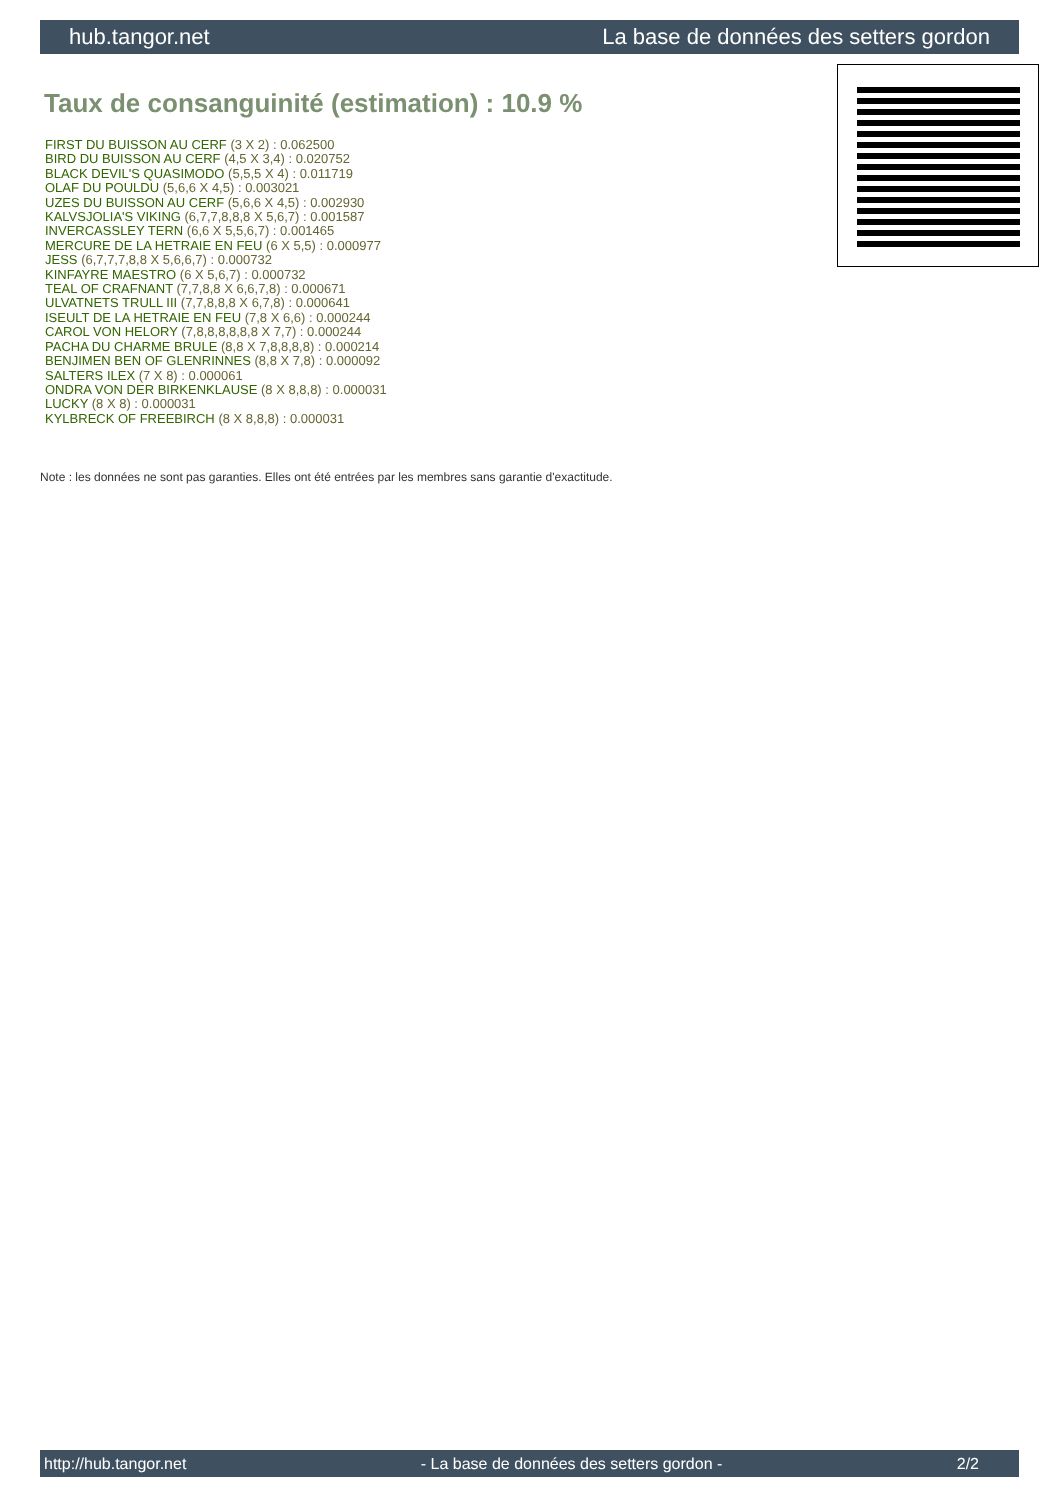hub.tangor.net La base de données des setters gordon
Taux de consanguinité (estimation) : 10.9 %
FIRST DU BUISSON AU CERF (3 X 2) : 0.062500
BIRD DU BUISSON AU CERF (4,5 X 3,4) : 0.020752
BLACK DEVIL'S QUASIMODO (5,5,5 X 4) : 0.011719
OLAF DU POULDU (5,6,6 X 4,5) : 0.003021
UZES DU BUISSON AU CERF (5,6,6 X 4,5) : 0.002930
KALVSJOLIA'S VIKING (6,7,7,8,8,8 X 5,6,7) : 0.001587
INVERCASSLEY TERN (6,6 X 5,5,6,7) : 0.001465
MERCURE DE LA HETRAIE EN FEU (6 X 5,5) : 0.000977
JESS (6,7,7,7,8,8 X 5,6,6,7) : 0.000732
KINFAYRE MAESTRO (6 X 5,6,7) : 0.000732
TEAL OF CRAFNANT (7,7,8,8 X 6,6,7,8) : 0.000671
ULVATNETS TRULL III (7,7,8,8,8 X 6,7,8) : 0.000641
ISEULT DE LA HETRAIE EN FEU (7,8 X 6,6) : 0.000244
CAROL VON HELORY (7,8,8,8,8,8,8 X 7,7) : 0.000244
PACHA DU CHARME BRULE (8,8 X 7,8,8,8,8) : 0.000214
BENJIMEN BEN OF GLENRINNES (8,8 X 7,8) : 0.000092
SALTERS ILEX (7 X 8) : 0.000061
ONDRA VON DER BIRKENKLAUSE (8 X 8,8,8) : 0.000031
LUCKY (8 X 8) : 0.000031
KYLBRECK OF FREEBIRCH (8 X 8,8,8) : 0.000031
Note : les données ne sont pas garanties. Elles ont été entrées par les membres sans garantie d'exactitude.
http://hub.tangor.net - La base de données des setters gordon - 2/2